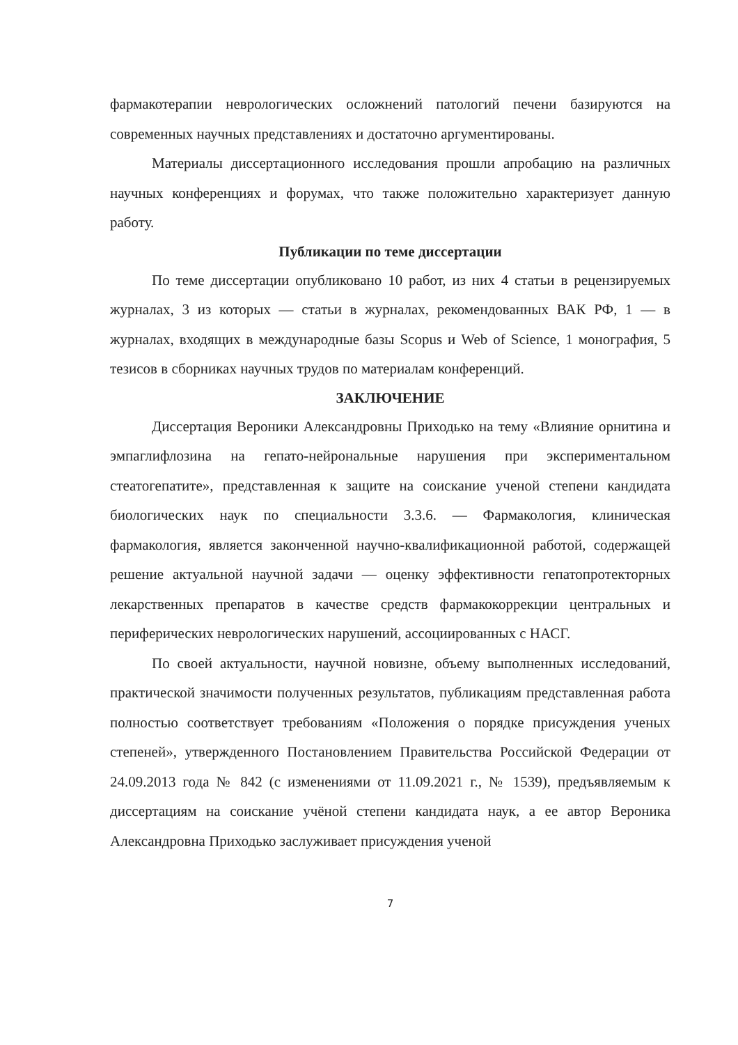фармакотерапии неврологических осложнений патологий печени базируются на современных научных представлениях и достаточно аргументированы.
Материалы диссертационного исследования прошли апробацию на различных научных конференциях и форумах, что также положительно характеризует данную работу.
Публикации по теме диссертации
По теме диссертации опубликовано 10 работ, из них 4 статьи в рецензируемых журналах, 3 из которых — статьи в журналах, рекомендованных ВАК РФ, 1 — в журналах, входящих в международные базы Scopus и Web of Science, 1 монография, 5 тезисов в сборниках научных трудов по материалам конференций.
ЗАКЛЮЧЕНИЕ
Диссертация Вероники Александровны Приходько на тему «Влияние орнитина и эмпаглифлозина на гепато-нейрональные нарушения при экспериментальном стеатогепатите», представленная к защите на соискание ученой степени кандидата биологических наук по специальности 3.3.6. — Фармакология, клиническая фармакология, является законченной научно-квалификационной работой, содержащей решение актуальной научной задачи — оценку эффективности гепатопротекторных лекарственных препаратов в качестве средств фармакокоррекции центральных и периферических неврологических нарушений, ассоциированных с НАСГ.
По своей актуальности, научной новизне, объему выполненных исследований, практической значимости полученных результатов, публикациям представленная работа полностью соответствует требованиям «Положения о порядке присуждения ученых степеней», утвержденного Постановлением Правительства Российской Федерации от 24.09.2013 года № 842 (с изменениями от 11.09.2021 г., № 1539), предъявляемым к диссертациям на соискание учёной степени кандидата наук, а ее автор Вероника Александровна Приходько заслуживает присуждения ученой
7